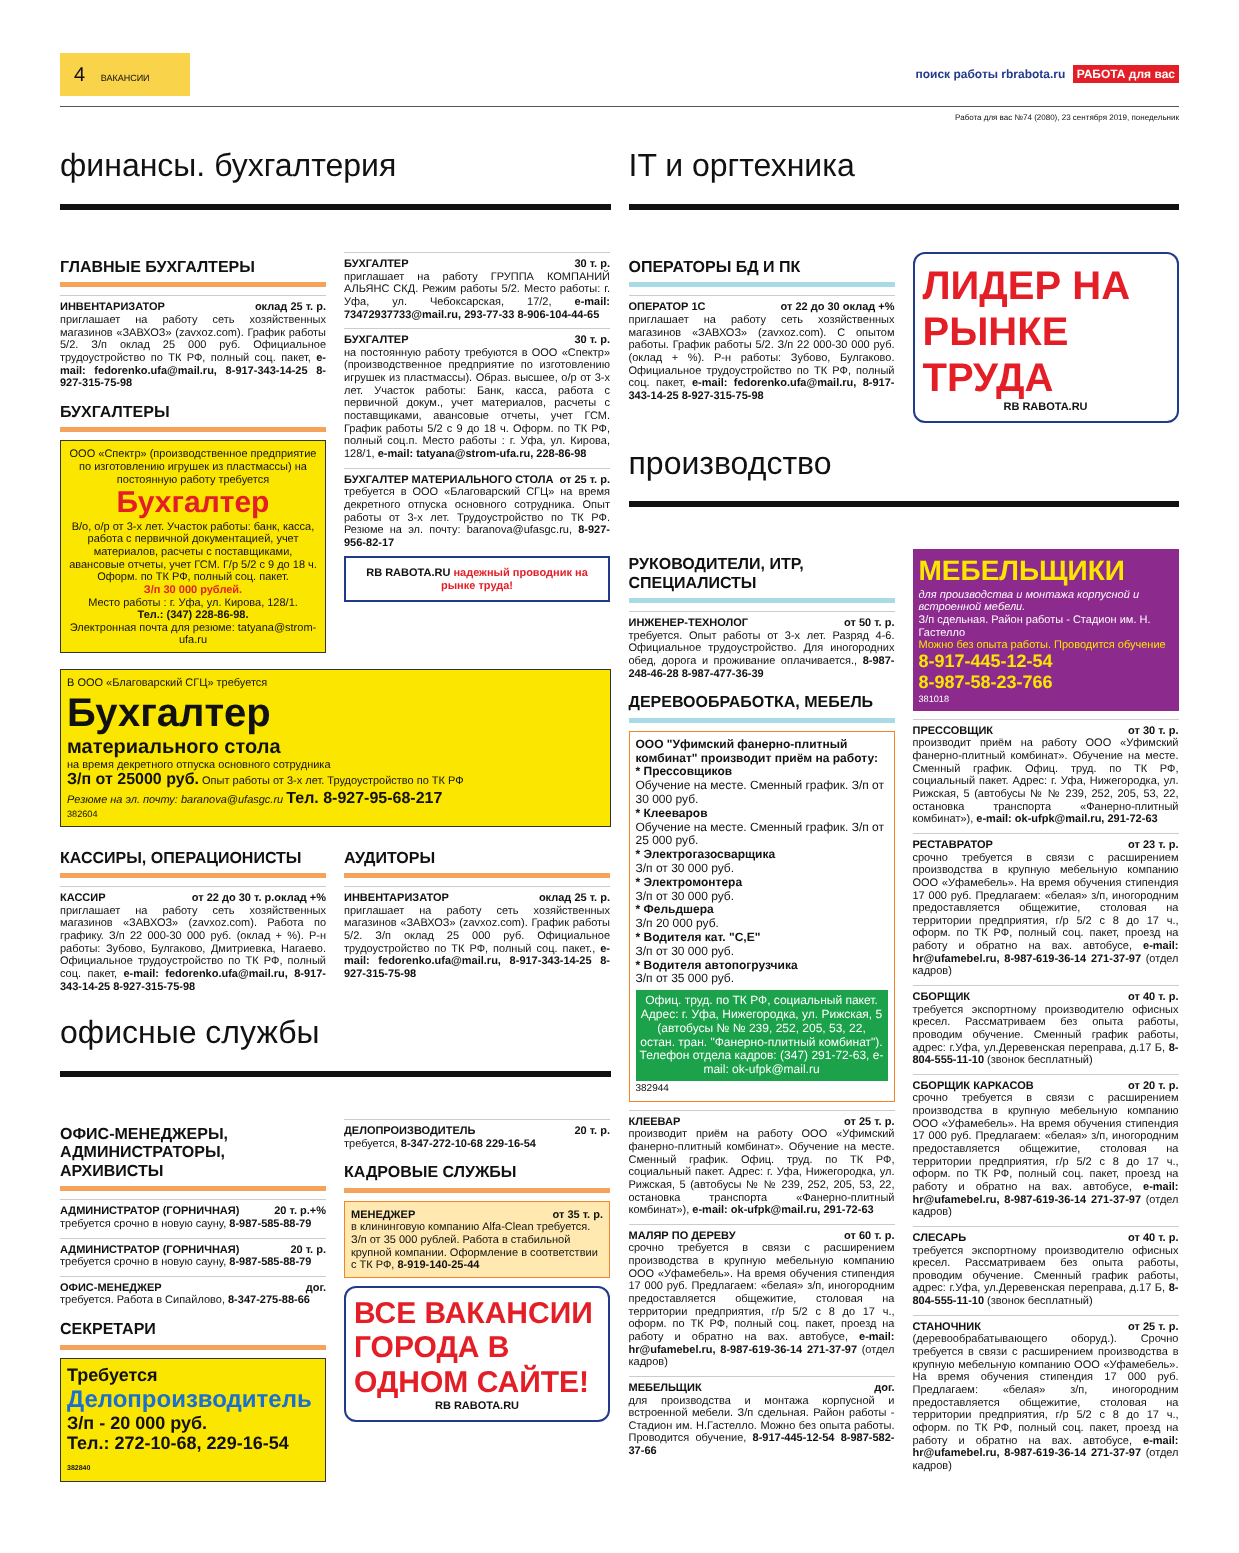4 ВАКАНСИИ
поиск работы rbrabota.ru РАБОТА для вас
Работа для вас №74 (2080), 23 сентября 2019, понедельник
финансы. бухгалтерия
ГЛАВНЫЕ БУХГАЛТЕРЫ
ИНВЕНТАРИЗАТОР оклад 25 т. р.
приглашает на работу сеть хозяйственных магазинов «ЗАВХОЗ» (zavxoz.com). График работы 5/2. З/п оклад 25 000 руб. Официальное трудоустройство по ТК РФ, полный соц. пакет, e-mail: fedorenko.ufa@mail.ru, 8-917-343-14-25 8-927-315-75-98
БУХГАЛТЕРЫ
ООО «Спектр» (производственное предприятие по изготовлению игрушек из пластмассы) на постоянную работу требуется
Бухгалтер
В/о, о/р от 3-х лет. Участок работы: банк, касса, работа с первичной документацией, учет материалов, расчеты с поставщиками, авансовые отчеты, учет ГСМ. Г/р 5/2 с 9 до 18 ч. Оформ. по ТК РФ, полный соц. пакет.
З/п 30 000 рублей.
Место работы : г. Уфа, ул. Кирова, 128/1.
Тел.: (347) 228-86-98.
Электронная почта для резюме: tatyana@strom-ufa.ru
БУХГАЛТЕР 30 т. р.
приглашает на работу ГРУППА КОМПАНИЙ АЛЬЯНС СКД. Режим работы 5/2. Место работы: г. Уфа, ул. Чебоксарская, 17/2, e-mail: 73472937733@mail.ru, 293-77-33 8-906-104-44-65
БУХГАЛТЕР 30 т. р.
на постоянную работу требуются в ООО «Спектр» (производственное предприятие по изготовлению игрушек из пластмассы). Образ. высшее, о/р от 3-х лет. Участок работы: Банк, касса, работа с первичной докум., учет материалов, расчеты с поставщиками, авансовые отчеты, учет ГСМ. График работы 5/2 с 9 до 18 ч. Оформ. по ТК РФ, полный соц.п. Место работы : г. Уфа, ул. Кирова, 128/1, e-mail: tatyana@strom-ufa.ru, 228-86-98
БУХГАЛТЕР МАТЕРИАЛЬНОГО СТОЛА от 25 т. р.
требуется в ООО «Благоварский СГЦ» на время декретного отпуска основного сотрудника. Опыт работы от 3-х лет. Трудоустройство по ТК РФ. Резюме на эл. почту: baranova@ufasgc.ru, 8-927-956-82-17
RB RABOTA.RU надежный проводник на рынке труда!
В ООО «Благоварский СГЦ» требуется
Бухгалтер
материального стола
на время декретного отпуска основного сотрудника
З/п от 25000 руб. Опыт работы от 3-х лет. Трудоустройство по ТК РФ
Резюме на эл. почту: baranova@ufasgc.ru Тел. 8-927-95-68-217
382604
КАССИРЫ, ОПЕРАЦИОНИСТЫ
КАССИР от 22 до 30 т. р.оклад +%
приглашает на работу сеть хозяйственных магазинов «ЗАВХОЗ» (zavxoz.com). Работа по графику. З/п 22 000-30 000 руб. (оклад + %). Р-н работы: Зубово, Булгаково, Дмитриевка, Нагаево. Официальное трудоустройство по ТК РФ, полный соц. пакет, e-mail: fedorenko.ufa@mail.ru, 8-917-343-14-25 8-927-315-75-98
АУДИТОРЫ
ИНВЕНТАРИЗАТОР оклад 25 т. р.
приглашает на работу сеть хозяйственных магазинов «ЗАВХОЗ» (zavxoz.com). График работы 5/2. З/п оклад 25 000 руб. Официальное трудоустройство по ТК РФ, полный соц. пакет., e-mail: fedorenko.ufa@mail.ru, 8-917-343-14-25 8-927-315-75-98
офисные службы
ОФИС-МЕНЕДЖЕРЫ, АДМИНИСТРАТОРЫ, АРХИВИСТЫ
АДМИНИСТРАТОР (ГОРНИЧНАЯ) 20 т. р.+%
требуется срочно в новую сауну, 8-987-585-88-79
АДМИНИСТРАТОР (ГОРНИЧНАЯ) 20 т. р.
требуется срочно в новую сауну, 8-987-585-88-79
ОФИС-МЕНЕДЖЕР дог.
требуется. Работа в Сипайлово, 8-347-275-88-66
СЕКРЕТАРИ
Требуется
Делопроизводитель
З/п - 20 000 руб.
Тел.: 272-10-68, 229-16-54
382840
ДЕЛОПРОИЗВОДИТЕЛЬ 20 т. р.
требуется, 8-347-272-10-68 229-16-54
КАДРОВЫЕ СЛУЖБЫ
МЕНЕДЖЕР от 35 т. р.
в клининговую компанию Alfa-Clean требуется. З/п от 35 000 рублей. Работа в стабильной крупной компании. Оформление в соответствии с ТК РФ, 8-919-140-25-44
ВСЕ ВАКАНСИИ ГОРОДА В ОДНОМ САЙТЕ!
RB RABOTA.RU
IT и оргтехника
ОПЕРАТОРЫ БД И ПК
ОПЕРАТОР 1С от 22 до 30 оклад +%
приглашает на работу сеть хозяйственных магазинов «ЗАВХОЗ» (zavxoz.com). С опытом работы. График работы 5/2. З/п 22 000-30 000 руб. (оклад + %). Р-н работы: Зубово, Булгаково. Официальное трудоустройство по ТК РФ, полный соц. пакет, e-mail: fedorenko.ufa@mail.ru, 8-917-343-14-25 8-927-315-75-98
ЛИДЕР НА РЫНКЕ ТРУДА
RB RABOTA.RU
производство
РУКОВОДИТЕЛИ, ИТР, СПЕЦИАЛИСТЫ
ИНЖЕНЕР-ТЕХНОЛОГ от 50 т. р.
требуется. Опыт работы от 3-х лет. Разряд 4-6. Официальное трудоустройство. Для иногородних обед, дорога и проживание оплачивается., 8-987-248-46-28 8-987-477-36-39
ДЕРЕВООБРАБОТКА, МЕБЕЛЬ
ООО "Уфимский фанерно-плитный комбинат" производит приём на работу:
* Прессовщиков
Обучение на месте. Сменный график. З/п от 30 000 руб.
* Клееваров
Обучение на месте. Сменный график. З/п от 25 000 руб.
* Электрогазосварщика
З/п от 30 000 руб.
* Электромонтера
З/п от 30 000 руб.
* Фельдшера
З/п 20 000 руб.
* Водителя кат. "С,Е"
З/п от 30 000 руб.
* Водителя автопогрузчика
З/п от 35 000 руб.
Офиц. труд. по ТК РФ, социальный пакет. Адрес: г. Уфа, Нижегородка, ул. Рижская, 5 (автобусы № № 239, 252, 205, 53, 22, остан. тран. "Фанерно-плитный комбинат"). Телефон отдела кадров: (347) 291-72-63, e-mail: ok-ufpk@mail.ru
382944
КЛЕЕВАР от 25 т. р.
производит приём на работу ООО «Уфимский фанерно-плитный комбинат». Обучение на месте. Сменный график. Офиц. труд. по ТК РФ, социальный пакет. Адрес: г. Уфа, Нижегородка, ул. Рижская, 5 (автобусы № № 239, 252, 205, 53, 22, остановка транспорта «Фанерно-плитный комбинат»), e-mail: ok-ufpk@mail.ru, 291-72-63
МАЛЯР ПО ДЕРЕВУ от 60 т. р.
срочно требуется в связи с расширением производства в крупную мебельную компанию ООО «Уфамебель». На время обучения стипендия 17 000 руб. Предлагаем: «белая» з/п, иногородним предоставляется общежитие, столовая на территории предприятия, г/р 5/2 с 8 до 17 ч., оформ. по ТК РФ, полный соц. пакет, проезд на работу и обратно на вах. автобусе, e-mail: hr@ufamebel.ru, 8-987-619-36-14 271-37-97 (отдел кадров)
МЕБЕЛЬЩИК дог.
для производства и монтажа корпусной и встроенной мебели. З/п сдельная. Район работы - Стадион им. Н.Гастелло. Можно без опыта работы. Проводится обучение, 8-917-445-12-54 8-987-582-37-66
МЕБЕЛЬЩИКИ
для производства и монтажа корпусной и встроенной мебели.
З/п сдельная. Район работы - Стадион им. Н. Гастелло
Можно без опыта работы. Проводится обучение
8-917-445-12-54
8-987-58-23-766
381018
ПРЕССОВЩИК от 30 т. р.
производит приём на работу ООО «Уфимский фанерно-плитный комбинат». Обучение на месте. Сменный график. Офиц. труд. по ТК РФ, социальный пакет. Адрес: г. Уфа, Нижегородка, ул. Рижская, 5 (автобусы № № 239, 252, 205, 53, 22, остановка транспорта «Фанерно-плитный комбинат»), e-mail: ok-ufpk@mail.ru, 291-72-63
РЕСТАВРАТОР от 23 т. р.
срочно требуется в связи с расширением производства в крупную мебельную компанию ООО «Уфамебель». На время обучения стипендия 17 000 руб. Предлагаем: «белая» з/п, иногородним предоставляется общежитие, столовая на территории предприятия, г/р 5/2 с 8 до 17 ч., оформ. по ТК РФ, полный соц. пакет, проезд на работу и обратно на вах. автобусе, e-mail: hr@ufamebel.ru, 8-987-619-36-14 271-37-97 (отдел кадров)
СБОРЩИК от 40 т. р.
требуется экспортному производителю офисных кресел. Рассматриваем без опыта работы, проводим обучение. Сменный график работы, адрес: г.Уфа, ул.Деревенская переправа, д.17 Б, 8-804-555-11-10 (звонок бесплатный)
СБОРЩИК КАРКАСОВ от 20 т. р.
срочно требуется в связи с расширением производства в крупную мебельную компанию ООО «Уфамебель». На время обучения стипендия 17 000 руб. Предлагаем: «белая» з/п, иногородним предоставляется общежитие, столовая на территории предприятия, г/р 5/2 с 8 до 17 ч., оформ. по ТК РФ, полный соц. пакет, проезд на работу и обратно на вах. автобусе, e-mail: hr@ufamebel.ru, 8-987-619-36-14 271-37-97 (отдел кадров)
СЛЕСАРЬ от 40 т. р.
требуется экспортному производителю офисных кресел. Рассматриваем без опыта работы, проводим обучение. Сменный график работы, адрес: г.Уфа, ул.Деревенская переправа, д.17 Б, 8-804-555-11-10 (звонок бесплатный)
СТАНОЧНИК от 25 т. р.
(деревообрабатывающего оборуд.). Срочно требуется в связи с расширением производства в крупную мебельную компанию ООО «Уфамебель». На время обучения стипендия 17 000 руб. Предлагаем: «белая» з/п, иногородним предоставляется общежитие, столовая на территории предприятия, г/р 5/2 с 8 до 17 ч., оформ. по ТК РФ, полный соц. пакет, проезд на работу и обратно на вах. автобусе, e-mail: hr@ufamebel.ru, 8-987-619-36-14 271-37-97 (отдел кадров)